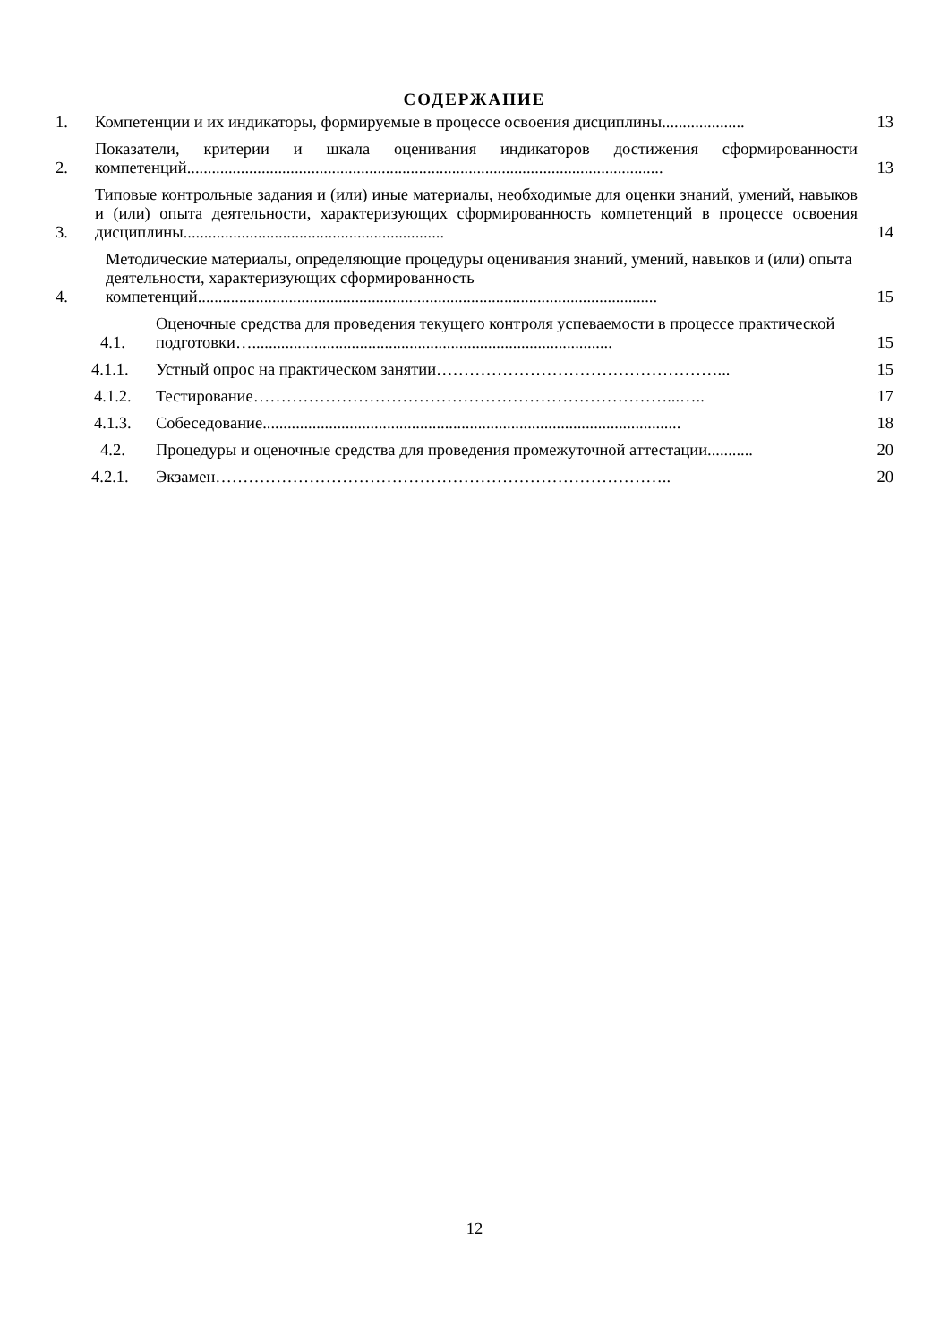СОДЕРЖАНИЕ
1. Компетенции и их индикаторы, формируемые в процессе освоения дисциплины.................... 13
2. Показатели, критерии и шкала оценивания индикаторов достижения сформированности компетенций................................................................................................................... 13
3. Типовые контрольные задания и (или) иные материалы, необходимые для оценки знаний, умений, навыков и (или) опыта деятельности, характеризующих сформированность компетенций в процессе освоения дисциплины............................................................... 14
4. Методические материалы, определяющие процедуры оценивания знаний, умений, навыков и (или) опыта деятельности, характеризующих сформированность компетенций............................................................................................................... 15
4.1. Оценочные средства для проведения текущего контроля успеваемости в процессе практической подготовки…....................................................................................... 15
4.1.1. Устный опрос на практическом занятии……………………………………………... 15
4.1.2. Тестирование…………………………………………………………………...….. 17
4.1.3. Собеседование..................................................................................................... 18
4.2. Процедуры и оценочные средства для проведения промежуточной аттестации........... 20
4.2.1. Экзамен……………………………………………………………………….. 20
12